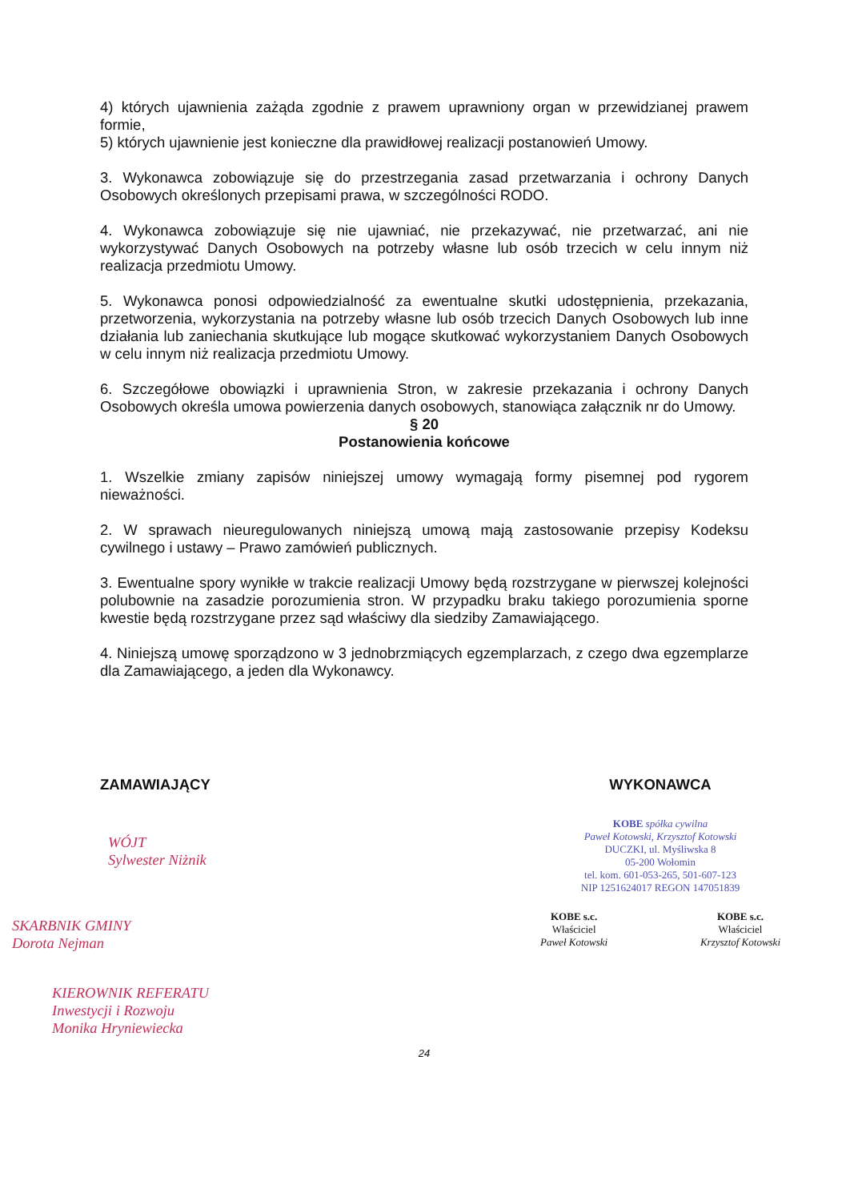4) których ujawnienia zażąda zgodnie z prawem uprawniony organ w przewidzianej prawem formie,
5) których ujawnienie jest konieczne dla prawidłowej realizacji postanowień Umowy.
3. Wykonawca zobowiązuje się do przestrzegania zasad przetwarzania i ochrony Danych Osobowych określonych przepisami prawa, w szczególności RODO.
4. Wykonawca zobowiązuje się nie ujawniać, nie przekazywać, nie przetwarzać, ani nie wykorzystywać Danych Osobowych na potrzeby własne lub osób trzecich w celu innym niż realizacja przedmiotu Umowy.
5. Wykonawca ponosi odpowiedzialność za ewentualne skutki udostępnienia, przekazania, przetworzenia, wykorzystania na potrzeby własne lub osób trzecich Danych Osobowych lub inne działania lub zaniechania skutkujące lub mogące skutkować wykorzystaniem Danych Osobowych w celu innym niż realizacja przedmiotu Umowy.
6. Szczegółowe obowiązki i uprawnienia Stron, w zakresie przekazania i ochrony Danych Osobowych określa umowa powierzenia danych osobowych, stanowiąca załącznik nr do Umowy.
§ 20
Postanowienia końcowe
1. Wszelkie zmiany zapisów niniejszej umowy wymagają formy pisemnej pod rygorem nieważności.
2. W sprawach nieuregulowanych niniejszą umową mają zastosowanie przepisy Kodeksu cywilnego i ustawy – Prawo zamówień publicznych.
3. Ewentualne spory wynikłe w trakcie realizacji Umowy będą rozstrzygane w pierwszej kolejności polubownie na zasadzie porozumienia stron. W przypadku braku takiego porozumienia sporne kwestie będą rozstrzygane przez sąd właściwy dla siedziby Zamawiającego.
4. Niniejszą umowę sporządzono w 3 jednobrzmiących egzemplarzach, z czego dwa egzemplarze dla Zamawiającego, a jeden dla Wykonawcy.
ZAMAWIAJĄCY
WÓJT
Sylwester Niżnik
SKARBNIK GMINY
Dorota Nejman
KIEROWNIK REFERATU
Inwestycji i Rozwoju
Monika Hryniewiecka
WYKONAWCA
KOBE spółka cywilna
Paweł Kotowski, Krzysztof Kotowski
DUCZKI, ul. Myśliwska 8
05-200 Wołomin
tel. kom. 601-053-265, 501-607-123
NIP 1251624017 REGON 147051839
KOBE s.c.
Właściciel
Paweł Kotowski KOBE s.c.
Właściciel
Krzysztof Kotowski
24